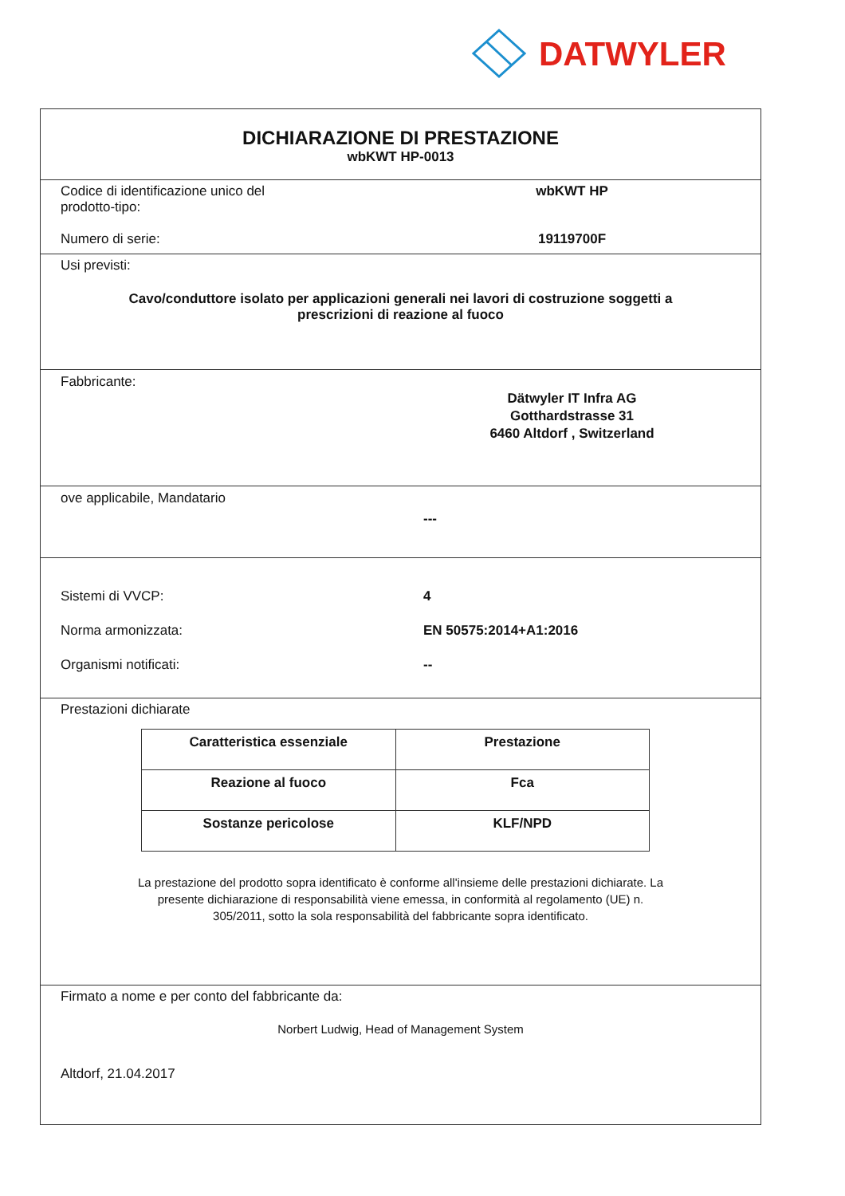DATWYLER
DICHIARAZIONE DI PRESTAZIONE
wbKWT HP-0013
Codice di identificazione unico del
prodotto-tipo:
wbKWT HP
Numero di serie: 19119700F
Usi previsti:
Cavo/conduttore isolato per applicazioni generali nei lavori di costruzione soggetti a
prescrizioni di reazione al fuoco
Fabbricante:
Dätwyler IT Infra AG
Gotthardstrasse 31
6460 Altdorf , Switzerland
ove applicabile, Mandatario
---
Sistemi di VVCP: 4
Norma armonizzata: EN 50575:2014+A1:2016
Organismi notificati: --
Prestazioni dichiarate
| Caratteristica essenziale | Prestazione |
| --- | --- |
| Reazione al fuoco | Fca |
| Sostanze pericolose | KLF/NPD |
La prestazione del prodotto sopra identificato è conforme all'insieme delle prestazioni dichiarate. La
presente dichiarazione di responsabilità viene emessa, in conformità al regolamento (UE) n.
305/2011, sotto la sola responsabilità del fabbricante sopra identificato.
Firmato a nome e per conto del fabbricante da:
Norbert Ludwig, Head of Management System
Altdorf, 21.04.2017